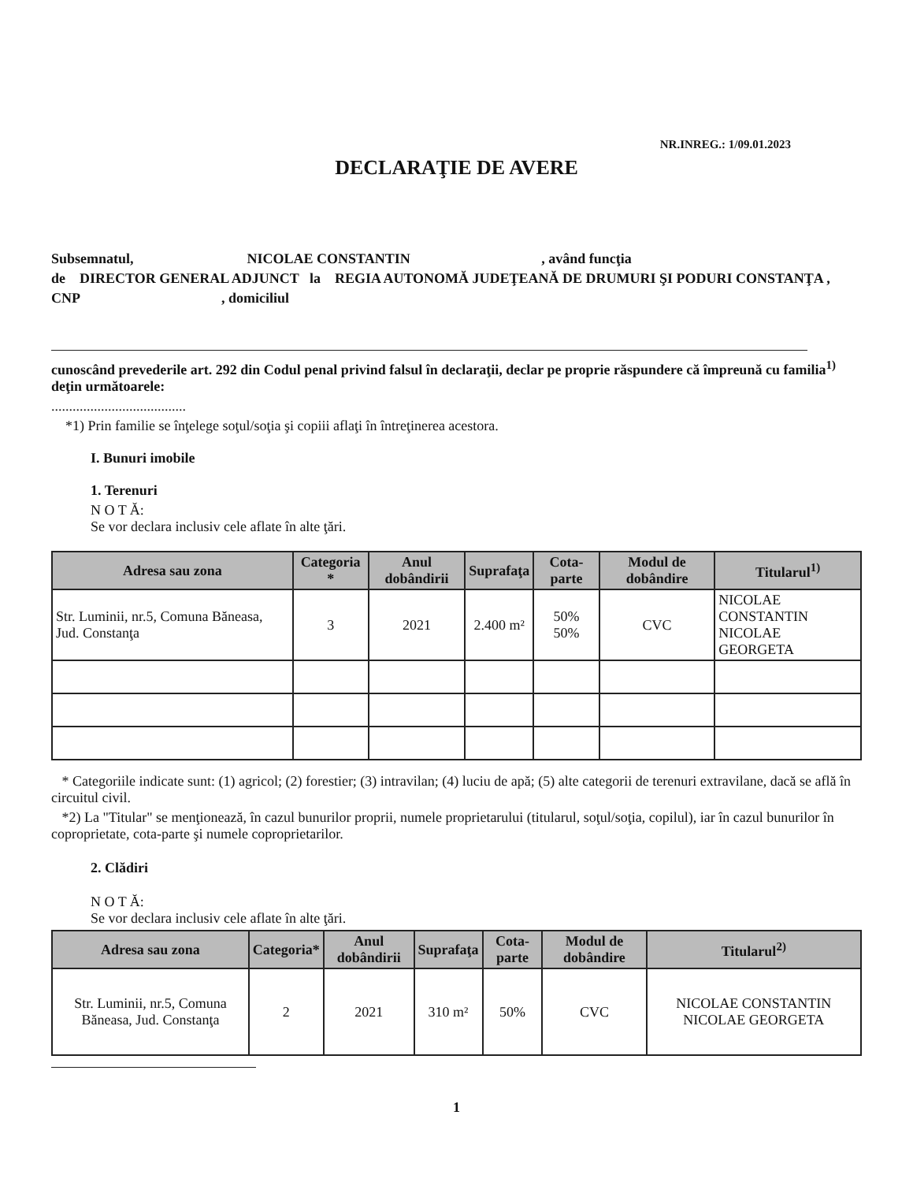NR.INREG.: 1/09.01.2023
DECLARAŢIE DE AVERE
Subsemnatul, NICOLAE CONSTANTIN , având funcţia
de DIRECTOR GENERAL ADJUNCT la REGIA AUTONOMĂ JUDEŢEANĂ DE DRUMURI ŞI PODURI CONSTANŢA ,
CNP , domiciliul
cunoscând prevederile art. 292 din Codul penal privind falsul în declaraţii, declar pe proprie răspundere că împreună cu familia<sup>1)</sup> deţin următoarele:
......................................
*1) Prin familie se înţelege soţul/soţia şi copiii aflaţi în întreţinerea acestora.
I. Bunuri imobile
1. Terenuri
N O T Ă:
Se vor declara inclusiv cele aflate în alte ţări.
| Adresa sau zona | Categoria * | Anul dobândirii | Suprafaţa | Cota-parte | Modul de dobândire | Titularul<sup>1)</sup> |
| --- | --- | --- | --- | --- | --- | --- |
| Str. Luminii, nr.5, Comuna Băneasa, Jud. Constanţa | 3 | 2021 | 2.400 m² | 50% 50% | CVC | NICOLAE CONSTANTIN NICOLAE GEORGETA |
* Categoriile indicate sunt: (1) agricol; (2) forestier; (3) intravilan; (4) luciu de apă; (5) alte categorii de terenuri extravilane, dacă se află în circuitul civil.
*2) La "Titular" se menţionează, în cazul bunurilor proprii, numele proprietarului (titularul, soţul/soţia, copilul), iar în cazul bunurilor în coproprietate, cota-parte şi numele coproprietarilor.
2. Clădiri
N O T Ă:
Se vor declara inclusiv cele aflate în alte ţări.
| Adresa sau zona | Categoria* | Anul dobândirii | Suprafaţa | Cota-parte | Modul de dobândire | Titularul<sup>2)</sup> |
| --- | --- | --- | --- | --- | --- | --- |
| Str. Luminii, nr.5, Comuna Băneasa, Jud. Constanţa | 2 | 2021 | 310 m² | 50% | CVC | NICOLAE CONSTANTIN NICOLAE GEORGETA |
1